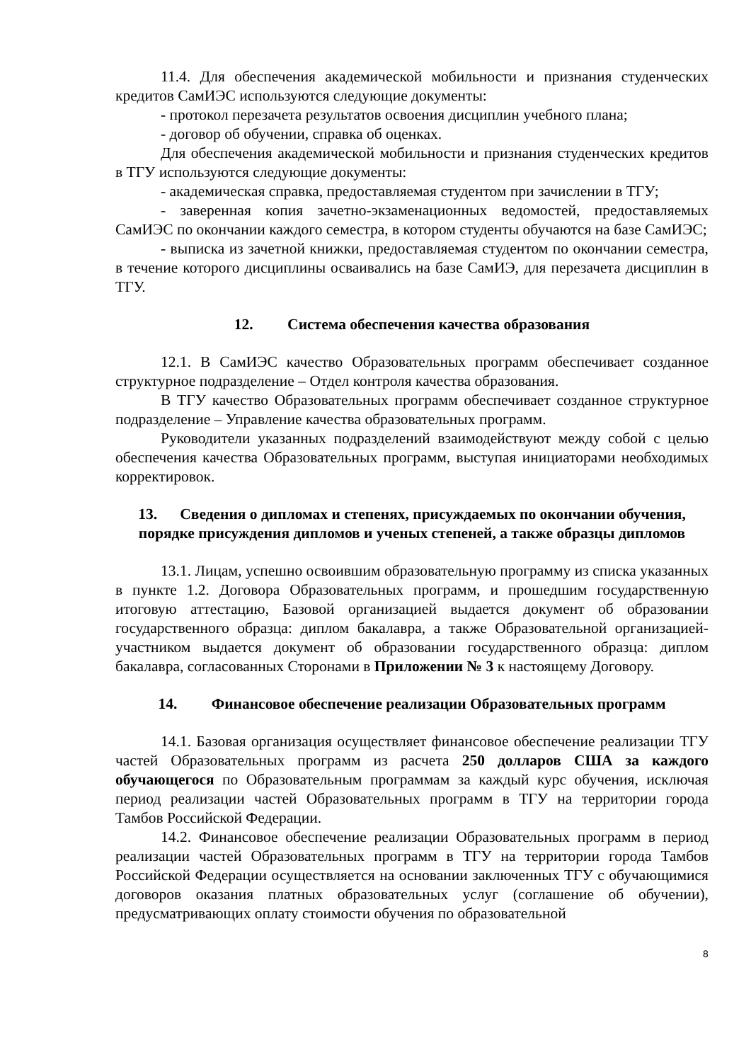11.4. Для обеспечения академической мобильности и признания студенческих кредитов СамИЭС используются следующие документы:
- протокол перезачета результатов освоения дисциплин учебного плана;
- договор об обучении, справка об оценках.
Для обеспечения академической мобильности и признания студенческих кредитов в ТГУ используются следующие документы:
- академическая справка, предоставляемая студентом при зачислении в ТГУ;
- заверенная копия зачетно-экзаменационных ведомостей, предоставляемых СамИЭС по окончании каждого семестра, в котором студенты обучаются на базе СамИЭС;
- выписка из зачетной книжки, предоставляемая студентом по окончании семестра, в течение которого дисциплины осваивались на базе СамИЭ, для перезачета дисциплин в ТГУ.
12. Система обеспечения качества образования
12.1. В СамИЭС качество Образовательных программ обеспечивает созданное структурное подразделение – Отдел контроля качества образования.
В ТГУ качество Образовательных программ обеспечивает созданное структурное подразделение – Управление качества образовательных программ.
Руководители указанных подразделений взаимодействуют между собой с целью обеспечения качества Образовательных программ, выступая инициаторами необходимых корректировок.
13. Сведения о дипломах и степенях, присуждаемых по окончании обучения, порядке присуждения дипломов и ученых степеней, а также образцы дипломов
13.1. Лицам, успешно освоившим образовательную программу из списка указанных в пункте 1.2. Договора Образовательных программ, и прошедшим государственную итоговую аттестацию, Базовой организацией выдается документ об образовании государственного образца: диплом бакалавра, а также Образовательной организацией-участником выдается документ об образовании государственного образца: диплом бакалавра, согласованных Сторонами в Приложении № 3 к настоящему Договору.
14. Финансовое обеспечение реализации Образовательных программ
14.1. Базовая организация осуществляет финансовое обеспечение реализации ТГУ частей Образовательных программ из расчета 250 долларов США за каждого обучающегося по Образовательным программам за каждый курс обучения, исключая период реализации частей Образовательных программ в ТГУ на территории города Тамбов Российской Федерации.
14.2. Финансовое обеспечение реализации Образовательных программ в период реализации частей Образовательных программ в ТГУ на территории города Тамбов Российской Федерации осуществляется на основании заключенных ТГУ с обучающимися договоров оказания платных образовательных услуг (соглашение об обучении), предусматривающих оплату стоимости обучения по образовательной
8